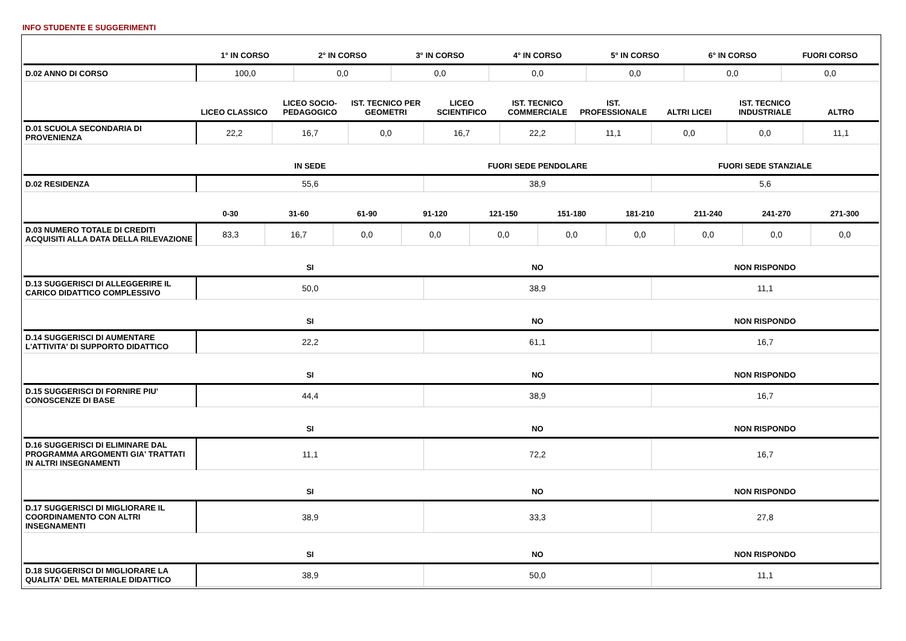INFO STUDENTE E SUGGERIMENTI
| | 1° IN CORSO | 2° IN CORSO | 3° IN CORSO | 4° IN CORSO | 5° IN CORSO | 6° IN CORSO | FUORI CORSO |
| --- | --- | --- | --- | --- | --- | --- | --- |
| D.02 ANNO DI CORSO | 100,0 | 0,0 | 0,0 | 0,0 | 0,0 | 0,0 | 0,0 |
| | LICEO CLASSICO | LICEO SOCIO-PEDAGOGICO | IST. TECNICO PER GEOMETRI | LICEO SCIENTIFICO | IST. TECNICO COMMERCIALE | IST. PROFESSIONALE | ALTRI LICEI | IST. TECNICO INDUSTRIALE | ALTRO |
| --- | --- | --- | --- | --- | --- | --- | --- | --- | --- |
| D.01 SCUOLA SECONDARIA DI PROVENIENZA | 22,2 | 16,7 | 0,0 | 16,7 | 22,2 | 11,1 | 0,0 | 0,0 | 11,1 |
| | IN SEDE | FUORI SEDE PENDOLARE | FUORI SEDE STANZIALE |
| --- | --- | --- | --- |
| D.02 RESIDENZA | 55,6 | 38,9 | 5,6 |
| | 0-30 | 31-60 | 61-90 | 91-120 | 121-150 | 151-180 | 181-210 | 211-240 | 241-270 | 271-300 |
| --- | --- | --- | --- | --- | --- | --- | --- | --- | --- | --- |
| D.03 NUMERO TOTALE DI CREDITI ACQUISITI ALLA DATA DELLA RILEVAZIONE | 83,3 | 16,7 | 0,0 | 0,0 | 0,0 | 0,0 | 0,0 | 0,0 | 0,0 | 0,0 |
| | SI | NO | NON RISPONDO |
| --- | --- | --- | --- |
| D.13 SUGGERISCI DI ALLEGGERIRE IL CARICO DIDATTICO COMPLESSIVO | 50,0 | 38,9 | 11,1 |
| | SI | NO | NON RISPONDO |
| --- | --- | --- | --- |
| D.14 SUGGERISCI DI AUMENTARE L'ATTIVITA' DI SUPPORTO DIDATTICO | 22,2 | 61,1 | 16,7 |
| | SI | NO | NON RISPONDO |
| --- | --- | --- | --- |
| D.15 SUGGERISCI DI FORNIRE PIU' CONOSCENZE DI BASE | 44,4 | 38,9 | 16,7 |
| | SI | NO | NON RISPONDO |
| --- | --- | --- | --- |
| D.16 SUGGERISCI DI ELIMINARE DAL PROGRAMMA ARGOMENTI GIA' TRATTATI IN ALTRI INSEGNAMENTI | 11,1 | 72,2 | 16,7 |
| | SI | NO | NON RISPONDO |
| --- | --- | --- | --- |
| D.17 SUGGERISCI DI MIGLIORARE IL COORDINAMENTO CON ALTRI INSEGNAMENTI | 38,9 | 33,3 | 27,8 |
| | SI | NO | NON RISPONDO |
| --- | --- | --- | --- |
| D.18 SUGGERISCI DI MIGLIORARE LA QUALITA' DEL MATERIALE DIDATTICO | 38,9 | 50,0 | 11,1 |